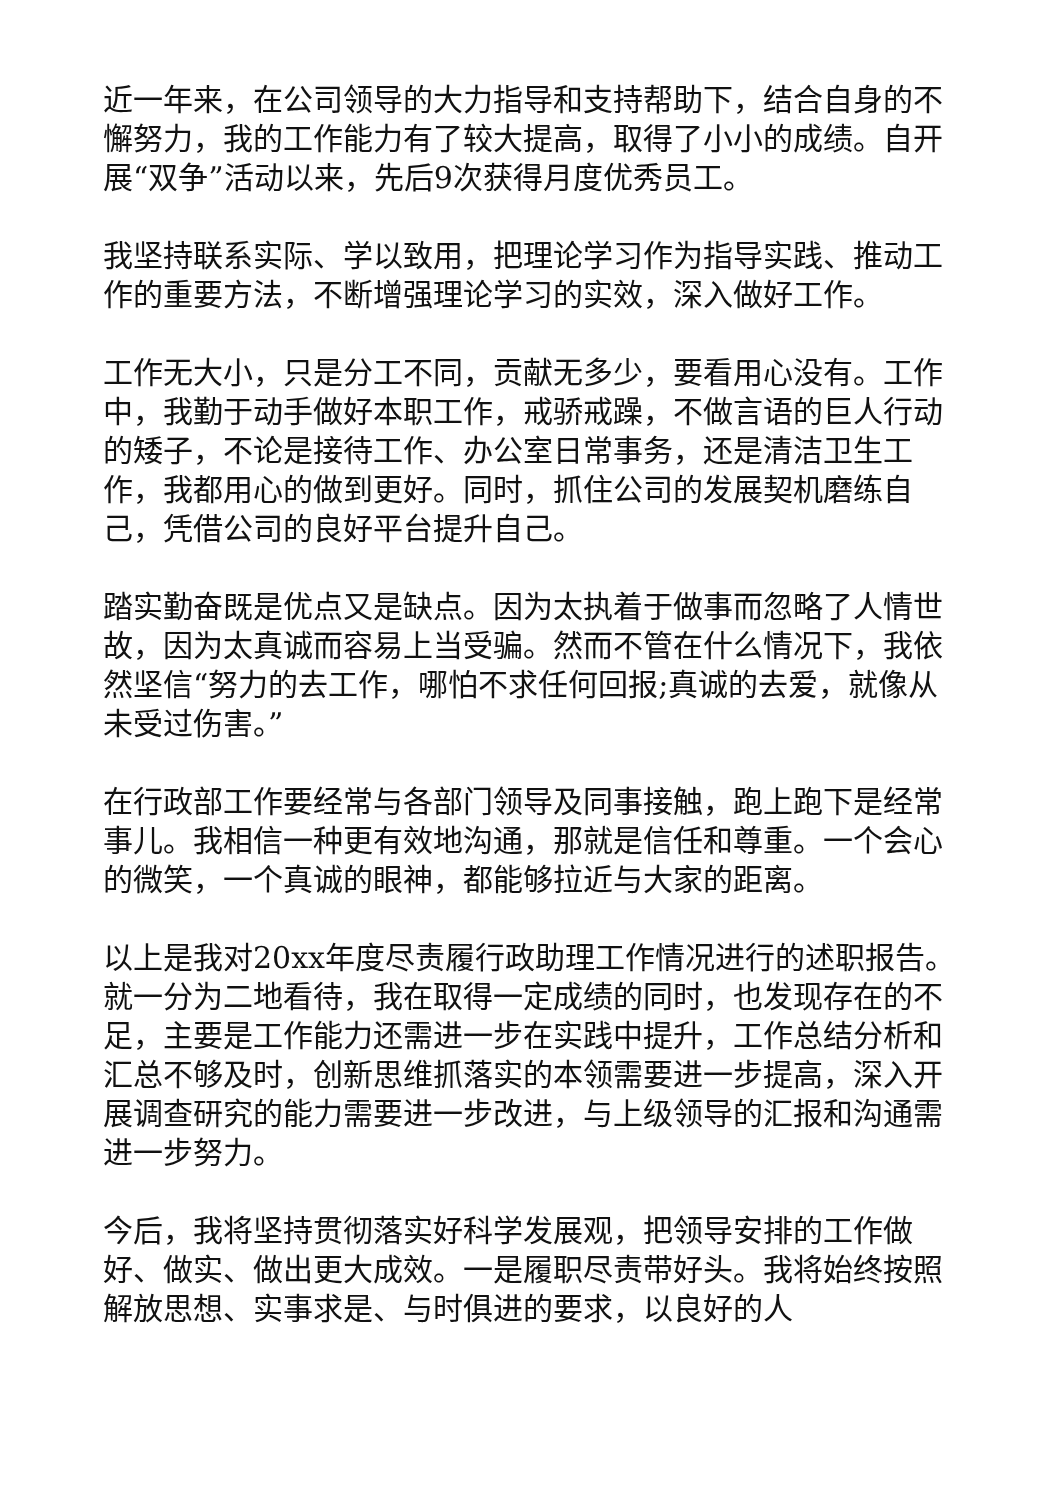近一年来，在公司领导的大力指导和支持帮助下，结合自身的不懈努力，我的工作能力有了较大提高，取得了小小的成绩。自开展“双争”活动以来，先后9次获得月度优秀员工。
我坚持联系实际、学以致用，把理论学习作为指导实践、推动工作的重要方法，不断增强理论学习的实效，深入做好工作。
工作无大小，只是分工不同，贡献无多少，要看用心没有。工作中，我勤于动手做好本职工作，戒骄戒躁，不做言语的巨人行动的矮子，不论是接待工作、办公室日常事务，还是清洁卫生工作，我都用心的做到更好。同时，抓住公司的发展契机磨练自己，凭借公司的良好平台提升自己。
踏实勤奋既是优点又是缺点。因为太执着于做事而忽略了人情世故，因为太真诚而容易上当受骗。然而不管在什么情况下，我依然坚信“努力的去工作，哪怕不求任何回报;真诚的去爱，就像从未受过伤害。”
在行政部工作要经常与各部门领导及同事接触，跑上跑下是经常事儿。我相信一种更有效地沟通，那就是信任和尊重。一个会心的微笑，一个真诚的眼神，都能够拉近与大家的距离。
以上是我对20xx年度尽责履行政助理工作情况进行的述职报告。就一分为二地看待，我在取得一定成绩的同时，也发现存在的不足，主要是工作能力还需进一步在实践中提升，工作总结分析和汇总不够及时，创新思维抓落实的本领需要进一步提高，深入开展调查研究的能力需要进一步改进，与上级领导的汇报和沟通需进一步努力。
今后，我将坚持贯彻落实好科学发展观，把领导安排的工作做好、做实、做出更大成效。一是履职尽责带好头。我将始终按照解放思想、实事求是、与时俱进的要求，以良好的人